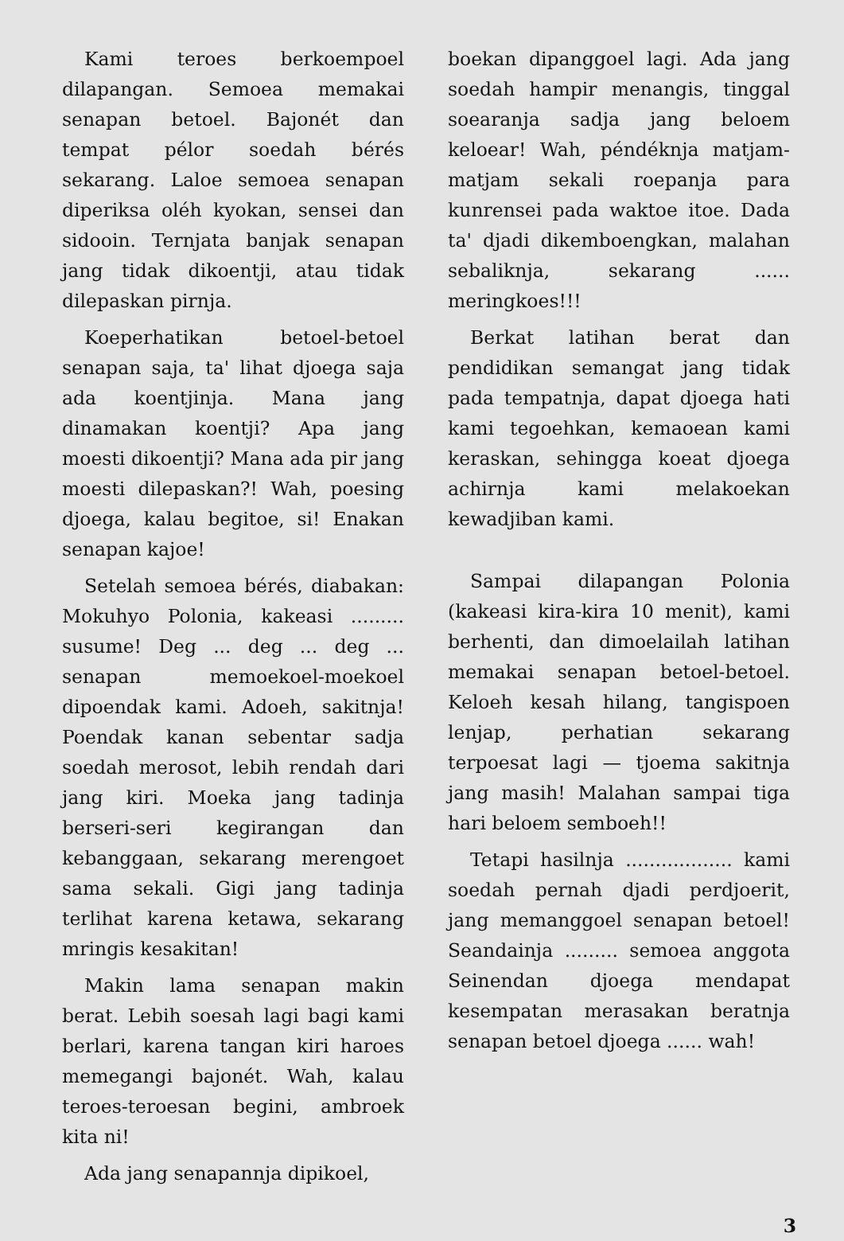Kami teroes berkoempoel dilapangan. Semoea memakai senapan betoel. Bajonét dan tempat pélor soedah bérés sekarang. Laloe semoea senapan diperiksa oléh kyokan, sensei dan sidooin. Ternjata banjak senapan jang tidak dikoentji, atau tidak dilepaskan pirnja.
Koeperhatikan betoel-betoel senapan saja, ta' lihat djoega saja ada koentjinja. Mana jang dinamakan koentji? Apa jang moesti dikoentji? Mana ada pir jang moesti dilepaskan?! Wah, poesing djoega, kalau begitoe, si! Enakan senapan kajoe!
Setelah semoea bérés, diabakan: Mokuhyo Polonia, kakeasi ......... susume! Deg ... deg ... deg ... senapan memoekoel-moekoel dipoendak kami. Adoeh, sakitnja! Poendak kanan sebentar sadja soedah merosot, lebih rendah dari jang kiri. Moeka jang tadinja berseri-seri kegirangan dan kebanggaan, sekarang merengoet sama sekali. Gigi jang tadinja terlihat karena ketawa, sekarang mringis kesakitan!
Makin lama senapan makin berat. Lebih soesah lagi bagi kami berlari, karena tangan kiri haroes memegangi bajonét. Wah, kalau teroes-teroesan begini, ambroek kita ni!
Ada jang senapannja dipikoel,
boekan dipanggoel lagi. Ada jang soedah hampir menangis, tinggal soearanja sadja jang beloem keloear! Wah, péndéknja matjam-matjam sekali roepanja para kunrensei pada waktoe itoe. Dada ta' djadi dikemboengkan, malahan sebaliknja, sekarang ...... meringkoes!!!
Berkat latihan berat dan pendidikan semangat jang tidak pada tempatnja, dapat djoega hati kami tegoehkan, kemaoean kami keraskan, sehingga koeat djoega achirnja kami melakoekan kewadjiban kami.
Sampai dilapangan Polonia (kakeasi kira-kira 10 menit), kami berhenti, dan dimoelailah latihan memakai senapan betoel-betoel. Keloeh kesah hilang, tangispoen lenjap, perhatian sekarang terpoesat lagi — tjoema sakitnja jang masih! Malahan sampai tiga hari beloem semboeh!!
Tetapi hasilnja .................. kami soedah pernah djadi perdjoerit, jang memanggoel senapan betoel! Seandainja ......... semoea anggota Seinendan djoega mendapat kesempatan merasakan beratnja senapan betoel djoega ...... wah!
3